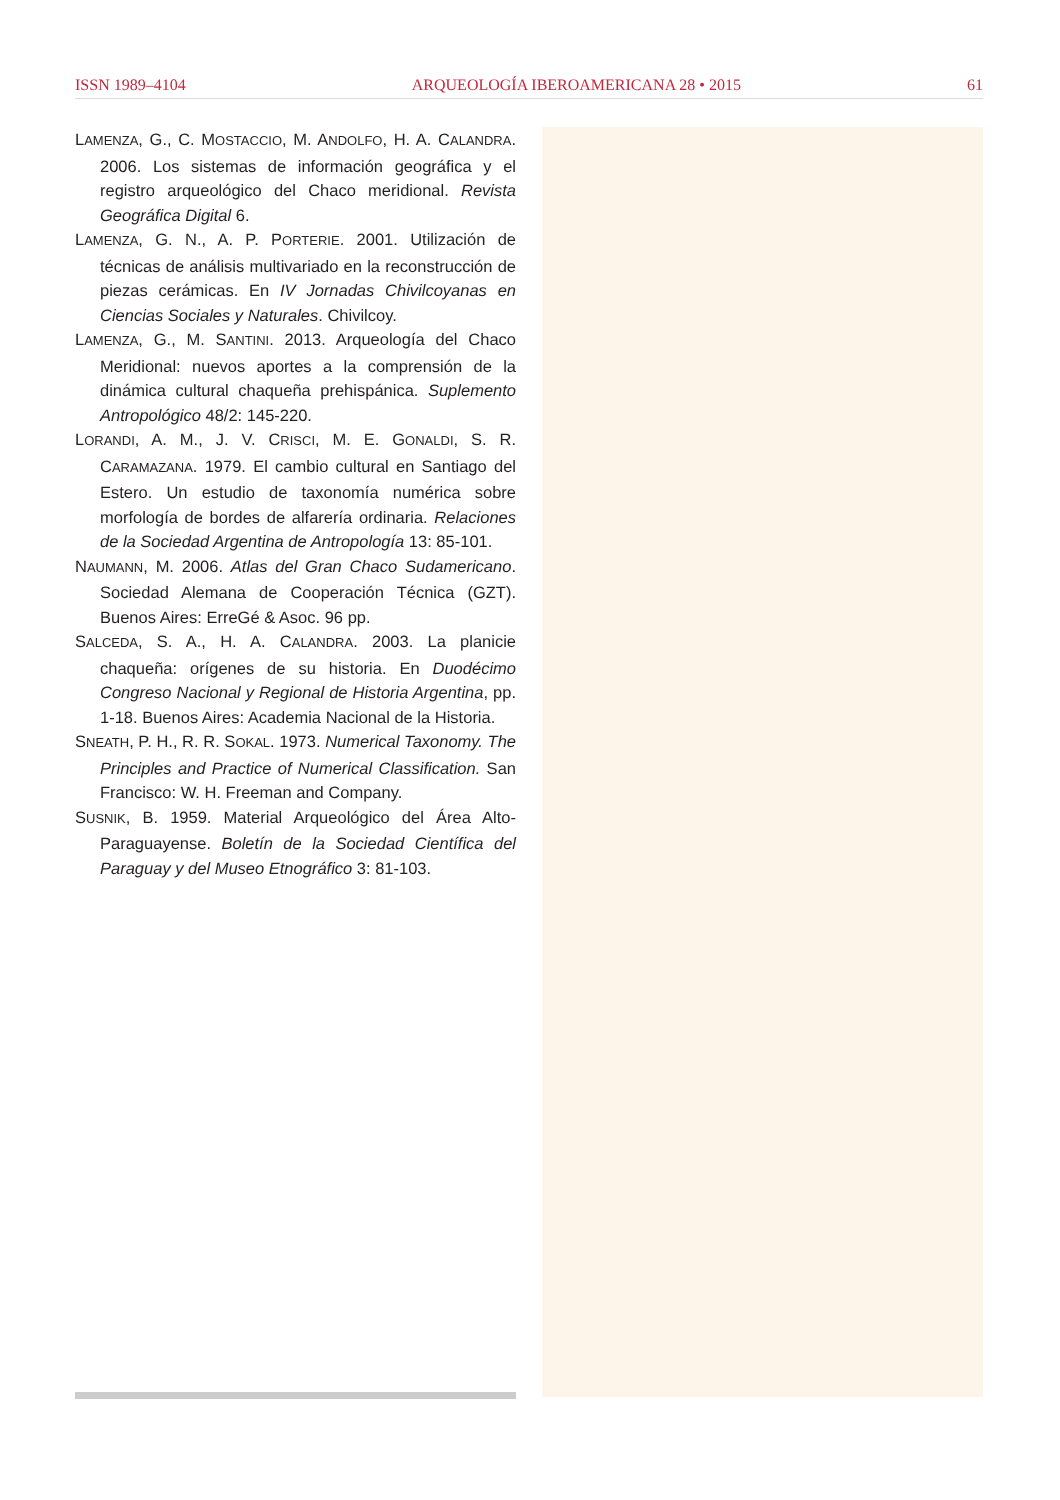ISSN 1989–4104 ARQUEOLOGÍA IBEROAMERICANA 28 • 2015 61
LAMENZA, G., C. MOSTACCIO, M. ANDOLFO, H. A. CALANDRA. 2006. Los sistemas de información geográfica y el registro arqueológico del Chaco meridional. Revista Geográfica Digital 6.
LAMENZA, G. N., A. P. PORTERIE. 2001. Utilización de técnicas de análisis multivariado en la reconstrucción de piezas cerámicas. En IV Jornadas Chivilcoyanas en Ciencias Sociales y Naturales. Chivilcoy.
LAMENZA, G., M. SANTINI. 2013. Arqueología del Chaco Meridional: nuevos aportes a la comprensión de la dinámica cultural chaqueña prehispánica. Suplemento Antropológico 48/2: 145-220.
LORANDI, A. M., J. V. CRISCI, M. E. GONALDI, S. R. CARAMAZANA. 1979. El cambio cultural en Santiago del Estero. Un estudio de taxonomía numérica sobre morfología de bordes de alfarería ordinaria. Relaciones de la Sociedad Argentina de Antropología 13: 85-101.
NAUMANN, M. 2006. Atlas del Gran Chaco Sudamericano. Sociedad Alemana de Cooperación Técnica (GZT). Buenos Aires: ErreGé & Asoc. 96 pp.
SALCEDA, S. A., H. A. CALANDRA. 2003. La planicie chaqueña: orígenes de su historia. En Duodécimo Congreso Nacional y Regional de Historia Argentina, pp. 1-18. Buenos Aires: Academia Nacional de la Historia.
SNEATH, P. H., R. R. SOKAL. 1973. Numerical Taxonomy. The Principles and Practice of Numerical Classification. San Francisco: W. H. Freeman and Company.
SUSNIK, B. 1959. Material Arqueológico del Área Alto-Paraguayense. Boletín de la Sociedad Científica del Paraguay y del Museo Etnográfico 3: 81-103.